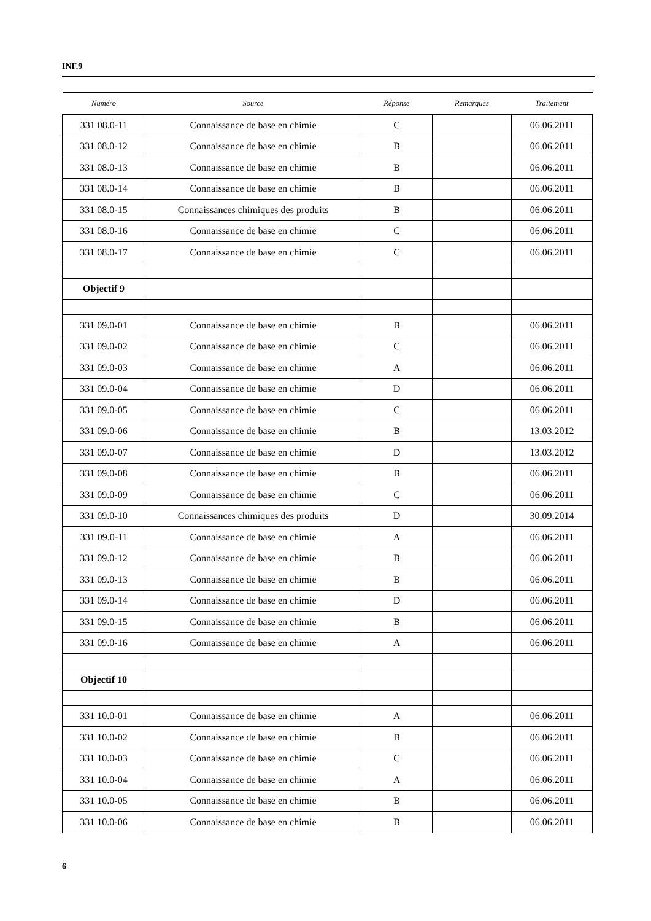INF.9
| Numéro | Source | Réponse | Remarques | Traitement |
| --- | --- | --- | --- | --- |
| 331 08.0-11 | Connaissance de base en chimie | C | | 06.06.2011 |
| 331 08.0-12 | Connaissance de base en chimie | B | | 06.06.2011 |
| 331 08.0-13 | Connaissance de base en chimie | B | | 06.06.2011 |
| 331 08.0-14 | Connaissance de base en chimie | B | | 06.06.2011 |
| 331 08.0-15 | Connaissances chimiques des produits | B | | 06.06.2011 |
| 331 08.0-16 | Connaissance de base en chimie | C | | 06.06.2011 |
| 331 08.0-17 | Connaissance de base en chimie | C | | 06.06.2011 |
| Objectif 9 | | | | |
| 331 09.0-01 | Connaissance de base en chimie | B | | 06.06.2011 |
| 331 09.0-02 | Connaissance de base en chimie | C | | 06.06.2011 |
| 331 09.0-03 | Connaissance de base en chimie | A | | 06.06.2011 |
| 331 09.0-04 | Connaissance de base en chimie | D | | 06.06.2011 |
| 331 09.0-05 | Connaissance de base en chimie | C | | 06.06.2011 |
| 331 09.0-06 | Connaissance de base en chimie | B | | 13.03.2012 |
| 331 09.0-07 | Connaissance de base en chimie | D | | 13.03.2012 |
| 331 09.0-08 | Connaissance de base en chimie | B | | 06.06.2011 |
| 331 09.0-09 | Connaissance de base en chimie | C | | 06.06.2011 |
| 331 09.0-10 | Connaissances chimiques des produits | D | | 30.09.2014 |
| 331 09.0-11 | Connaissance de base en chimie | A | | 06.06.2011 |
| 331 09.0-12 | Connaissance de base en chimie | B | | 06.06.2011 |
| 331 09.0-13 | Connaissance de base en chimie | B | | 06.06.2011 |
| 331 09.0-14 | Connaissance de base en chimie | D | | 06.06.2011 |
| 331 09.0-15 | Connaissance de base en chimie | B | | 06.06.2011 |
| 331 09.0-16 | Connaissance de base en chimie | A | | 06.06.2011 |
| Objectif 10 | | | | |
| 331 10.0-01 | Connaissance de base en chimie | A | | 06.06.2011 |
| 331 10.0-02 | Connaissance de base en chimie | B | | 06.06.2011 |
| 331 10.0-03 | Connaissance de base en chimie | C | | 06.06.2011 |
| 331 10.0-04 | Connaissance de base en chimie | A | | 06.06.2011 |
| 331 10.0-05 | Connaissance de base en chimie | B | | 06.06.2011 |
| 331 10.0-06 | Connaissance de base en chimie | B | | 06.06.2011 |
6